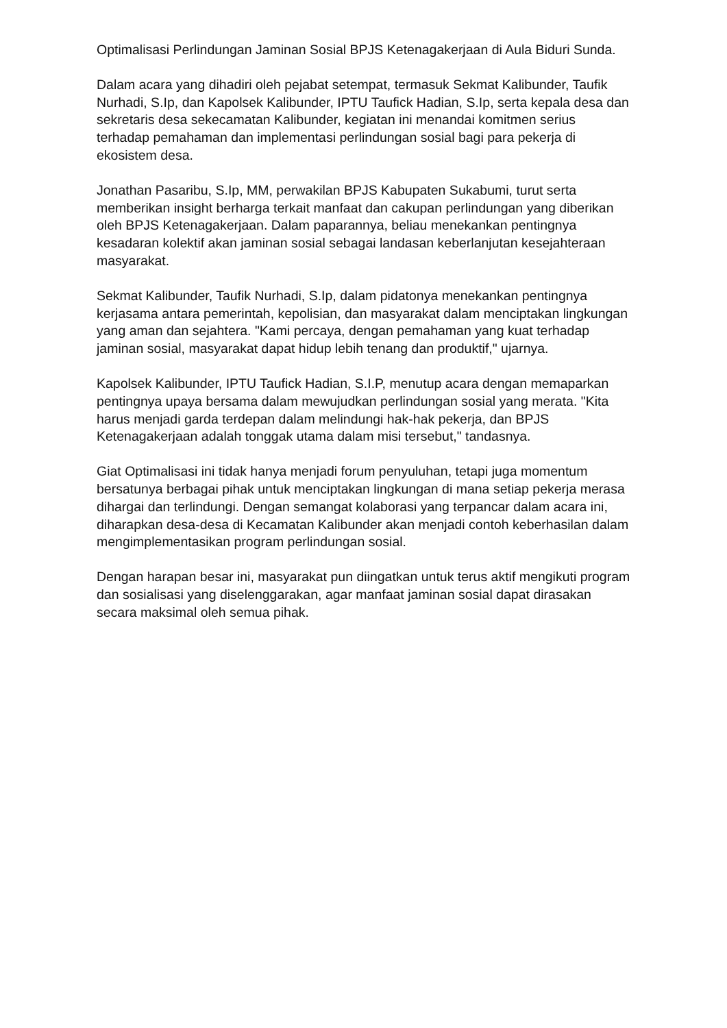Optimalisasi Perlindungan Jaminan Sosial BPJS Ketenagakerjaan di Aula Biduri Sunda.
Dalam acara yang dihadiri oleh pejabat setempat, termasuk Sekmat Kalibunder, Taufik Nurhadi, S.Ip, dan Kapolsek Kalibunder, IPTU Taufick Hadian, S.Ip, serta kepala desa dan sekretaris desa sekecamatan Kalibunder, kegiatan ini menandai komitmen serius terhadap pemahaman dan implementasi perlindungan sosial bagi para pekerja di ekosistem desa.
Jonathan Pasaribu, S.Ip, MM, perwakilan BPJS Kabupaten Sukabumi, turut serta memberikan insight berharga terkait manfaat dan cakupan perlindungan yang diberikan oleh BPJS Ketenagakerjaan. Dalam paparannya, beliau menekankan pentingnya kesadaran kolektif akan jaminan sosial sebagai landasan keberlanjutan kesejahteraan masyarakat.
Sekmat Kalibunder, Taufik Nurhadi, S.Ip, dalam pidatonya menekankan pentingnya kerjasama antara pemerintah, kepolisian, dan masyarakat dalam menciptakan lingkungan yang aman dan sejahtera. "Kami percaya, dengan pemahaman yang kuat terhadap jaminan sosial, masyarakat dapat hidup lebih tenang dan produktif," ujarnya.
Kapolsek Kalibunder, IPTU Taufick Hadian, S.I.P, menutup acara dengan memaparkan pentingnya upaya bersama dalam mewujudkan perlindungan sosial yang merata. "Kita harus menjadi garda terdepan dalam melindungi hak-hak pekerja, dan BPJS Ketenagakerjaan adalah tonggak utama dalam misi tersebut," tandasnya.
Giat Optimalisasi ini tidak hanya menjadi forum penyuluhan, tetapi juga momentum bersatunya berbagai pihak untuk menciptakan lingkungan di mana setiap pekerja merasa dihargai dan terlindungi. Dengan semangat kolaborasi yang terpancar dalam acara ini, diharapkan desa-desa di Kecamatan Kalibunder akan menjadi contoh keberhasilan dalam mengimplementasikan program perlindungan sosial.
Dengan harapan besar ini, masyarakat pun diingatkan untuk terus aktif mengikuti program dan sosialisasi yang diselenggarakan, agar manfaat jaminan sosial dapat dirasakan secara maksimal oleh semua pihak.